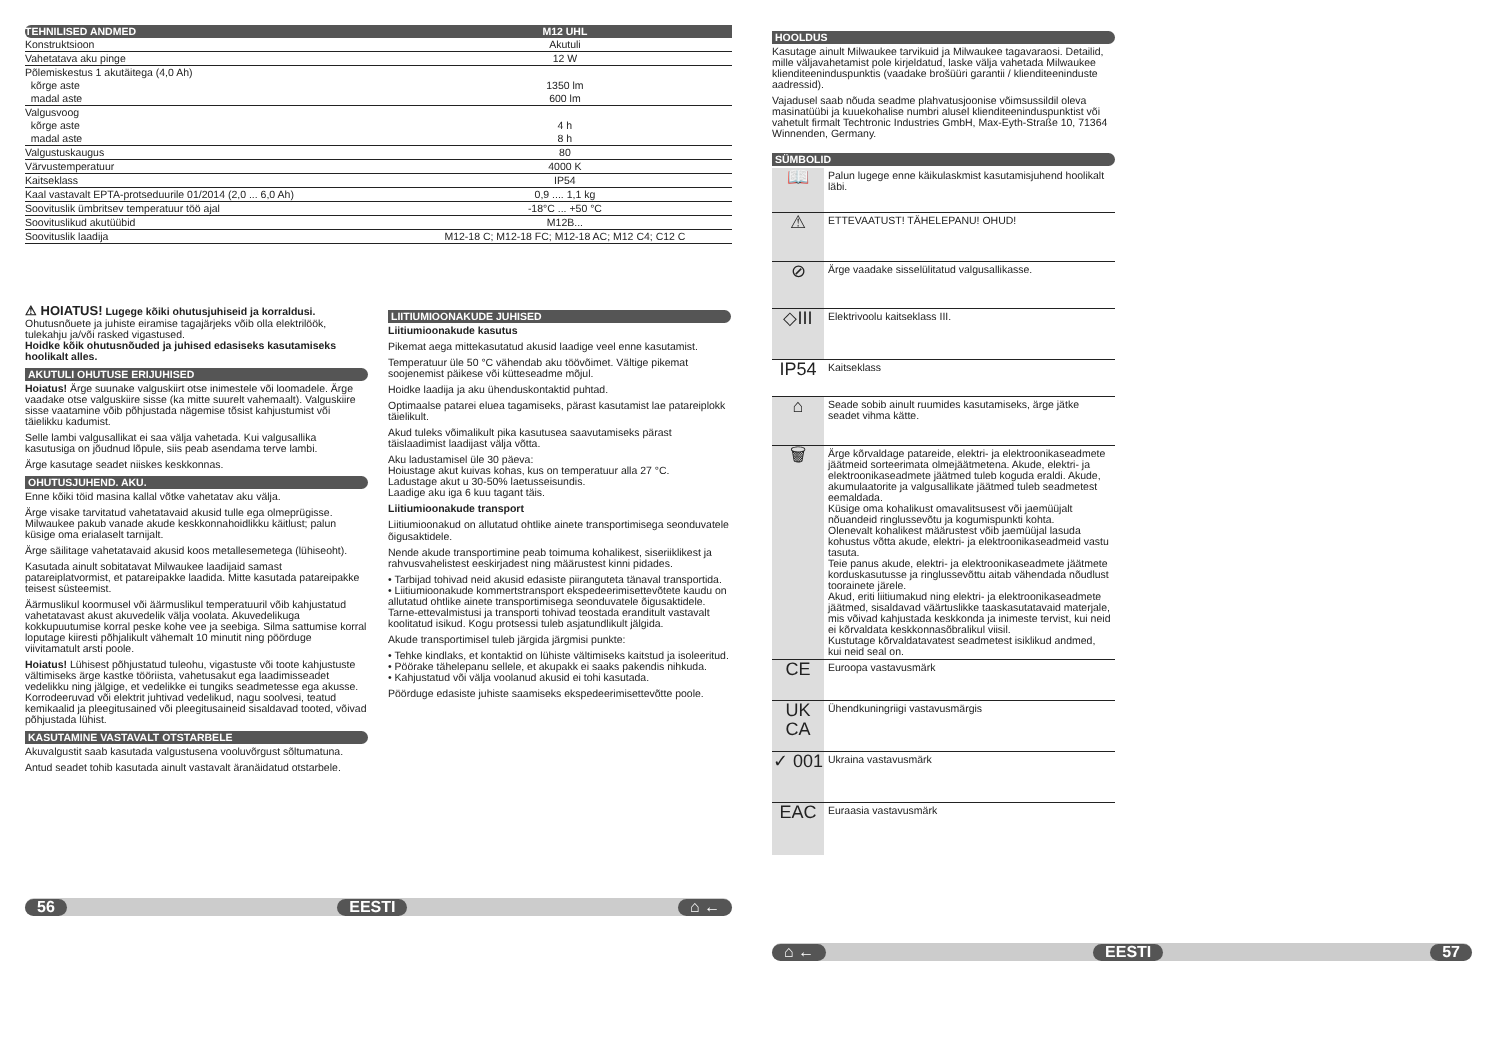| TEHNILISED ANDMED | M12 UHL |
| --- | --- |
| Konstruktsioon | Akutuli |
| Vahetatava aku pinge | 12 W |
| Põlemiskestus 1 akutäitega (4,0 Ah) | |
| kõrge aste | 1350 lm |
| madal aste | 600 lm |
| Valgusvoog | |
| kõrge aste | 4 h |
| madal aste | 8 h |
| Valgustuskaugus | 80 |
| Värvustemperatuur | 4000 K |
| Kaitseklass | IP54 |
| Kaal vastavalt EPTA-protseduurile 01/2014 (2,0 ... 6,0 Ah) | 0,9 .... 1,1 kg |
| Soovituslik ümbritsev temperatuur töö ajal | -18°C ... +50 °C |
| Soovituslikud akutüübid | M12B... |
| Soovituslik laadija | M12-18 C; M12-18 FC; M12-18 AC; M12 C4; C12 C |
⚠ HOIATUS! Lugege kõiki ohutusjuhiseid ja korraldusi. Ohutusnõuete ja juhiste eiramise tagajärjeks võib olla elektrilöök, tulekahju ja/või rasked vigastused.
Hoidke kõik ohutusnõuded ja juhised edasiseks kasutamiseks hoolikalt alles.
AKUTULI OHUTUSE ERIJUHISED
Hoiatus! Ärge suunake valguskiirt otse inimestele või loomadele. Ärge vaadake otse valguskiire sisse (ka mitte suurelt vahemaalt). Valguskiire sisse vaatamine võib põhjustada nägemise tõsist kahjustumist või täielikku kadumist.
Selle lambi valgusallikat ei saa välja vahetada. Kui valgusallika kasutusiga on jõudnud lõpule, siis peab asendama terve lambi.
Ärge kasutage seadet niiskes keskkonnas.
OHUTUSJUHEND. AKU.
Enne kõiki töid masina kallal võtke vahetatav aku välja.
Ärge visake tarvitatud vahetatavaid akusid tulle ega olmeprügisse. Milwaukee pakub vanade akude keskkonnahoidlikku käitlust; palun küsige oma erialaselt tarnijalt.
Ärge säilitage vahetatavaid akusid koos metallesemetega (lühiseoht).
Kasutada ainult sobitatavat Milwaukee laadijaid samast patareiplatvormist, et patareipakke laadida. Mitte kasutada patareipakke teisest süsteemist.
Äärmuslikul koormusel või äärmuslikul temperatuuril võib kahjustatud vahetatavast akust akuvedelik välja voolata. Akuvedelikuga kokkupuutumise korral peske kohe vee ja seebiga. Silma sattumise korral loputage kiiresti põhjalikult vähemalt 10 minutit ning pöörduge viivitamatult arsti poole.
Hoiatus! Lühisest põhjustatud tuleohu, vigastuste või toote kahjustuste vältimiseks ärge kastke tööriista, vahetusakut ega laadimisseadet vedelikku ning jälgige, et vedelikke ei tungiks seadmetesse ega akusse. Korrodeeruvad või elektrit juhtivad vedelikud, nagu soolvesi, teatud kemikaalid ja pleegitusained või pleegitusaineid sisaldavad tooted, võivad põhjustada lühist.
KASUTAMINE VASTAVALT OTSTARBELE
Akuvalgustit saab kasutada valgustusena vooluvõrgust sõltumatuna.
Antud seadet tohib kasutada ainult vastavalt äranäidatud otstarbele.
LIITIUMIOONAKUDE JUHISED
Liitiumioonakude kasutus
Pikemat aega mittekasutatud akusid laadige veel enne kasutamist.
Temperatuur üle 50 °C vähendab aku töövõimet. Vältige pikemat soojenemist päikese või kütteseadme mõjul.
Hoidke laadija ja aku ühenduskontaktid puhtad.
Optimaalse patarei eluea tagamiseks, pärast kasutamist lae patareiplokk täielikult.
Akud tuleks võimalikult pika kasutusea saavutamiseks pärast täislaadimist laadijast välja võtta.
Aku ladustamisel üle 30 päeva:
Hoiustage akut kuivas kohas, kus on temperatuur alla 27 °C.
Ladustage akut u 30-50% laetusseisundis.
Laadige aku iga 6 kuu tagant täis.
Liitiumioonakude transport
Liitiumioonakud on allutatud ohtlike ainete transportimisega seonduvatele õigusaktidele.
Nende akude transportimine peab toimuma kohalikest, siseriiklikest ja rahvusvahelistest eeskirjadest ning määrustest kinni pidades.
• Tarbijad tohivad neid akusid edasiste piiranguteta tänaval transportida.
• Liitiumioonakude kommertstransport ekspedeerimisettevõtete kaudu on allutatud ohtlike ainete transportimisega seonduvatele õigusaktidele. Tarne-ettevalmistusi ja transporti tohivad teostada eranditult vastavalt koolitatud isikud. Kogu protsessi tuleb asjatundlikult jälgida.
Akude transportimisel tuleb järgida järgmisi punkte:
• Tehke kindlaks, et kontaktid on lühiste vältimiseks kaitstud ja isoleeritud.
• Pöörake tähelepanu sellele, et akupakk ei saaks pakendis nihkuda.
• Kahjustatud või välja voolanud akusid ei tohi kasutada.
Pöörduge edasiste juhiste saamiseks ekspedeerimisettevõtte poole.
56 EESTI ⌂ ←
HOOLDUS
Kasutage ainult Milwaukee tarvikuid ja Milwaukee tagavaraosi. Detailid, mille väljavahetamist pole kirjeldatud, laske välja vahetada Milwaukee klienditeeninduspunktis (vaadake brošüüri garantii / klienditeeninduste aadressid).
Vajadusel saab nõuda seadme plahvatusjoonise võimsussildil oleva masinatüübi ja kuuekohalise numbri alusel klienditeeninduspunktist või vahetult firmalt Techtronic Industries GmbH, Max-Eyth-Straße 10, 71364 Winnenden, Germany.
SÜMBOLID
📖
Palun lugege enne käikulaskmist kasutamisjuhend hoolikalt läbi.
⚠
ETTEVAATUST! TÄHELEPANU! OHUD!
⊘
Ärge vaadake sisselülitatud valgusallikasse.
◇III
Elektrivoolu kaitseklass III.
IP54
Kaitseklass
⌂
Seade sobib ainult ruumides kasutamiseks, ärge jätke seadet vihma kätte.
🗑
Ärge kõrvaldage patareide, elektri- ja elektroonikaseadmete jäätmeid sorteerimata olmejäätmetena. Akude, elektri- ja elektroonikaseadmete jäätmed tuleb koguda eraldi. Akude, akumulaatorite ja valgusallikate jäätmed tuleb seadmetest eemaldada.
Küsige oma kohalikust omavalitsusest või jaemüüjalt nõuandeid ringlussevõtu ja kogumispunkti kohta.
Olenevalt kohalikest määrustest võib jaemüüjal lasuda kohustus võtta akude, elektri- ja elektroonikaseadmeid vastu tasuta.
Teie panus akude, elektri- ja elektroonikaseadmete jäätmete korduskasutusse ja ringlussevõttu aitab vähendada nõudlust toorainete järele.
Akud, eriti liitiumakud ning elektri- ja elektroonikaseadmete jäätmed, sisaldavad väärtuslikke taaskasutatavaid materjale, mis võivad kahjustada keskkonda ja inimeste tervist, kui neid ei kõrvaldata keskkonnasõbralikul viisil.
Kustutage kõrvaldatavatest seadmetest isiklikud andmed, kui neid seal on.
CE
Euroopa vastavusmärk
UK CA
Ühendkuningriigi vastavusmärgis
✓ 001
Ukraina vastavusmärk
EAC
Euraasia vastavusmärk
⌂ ← EESTI 57